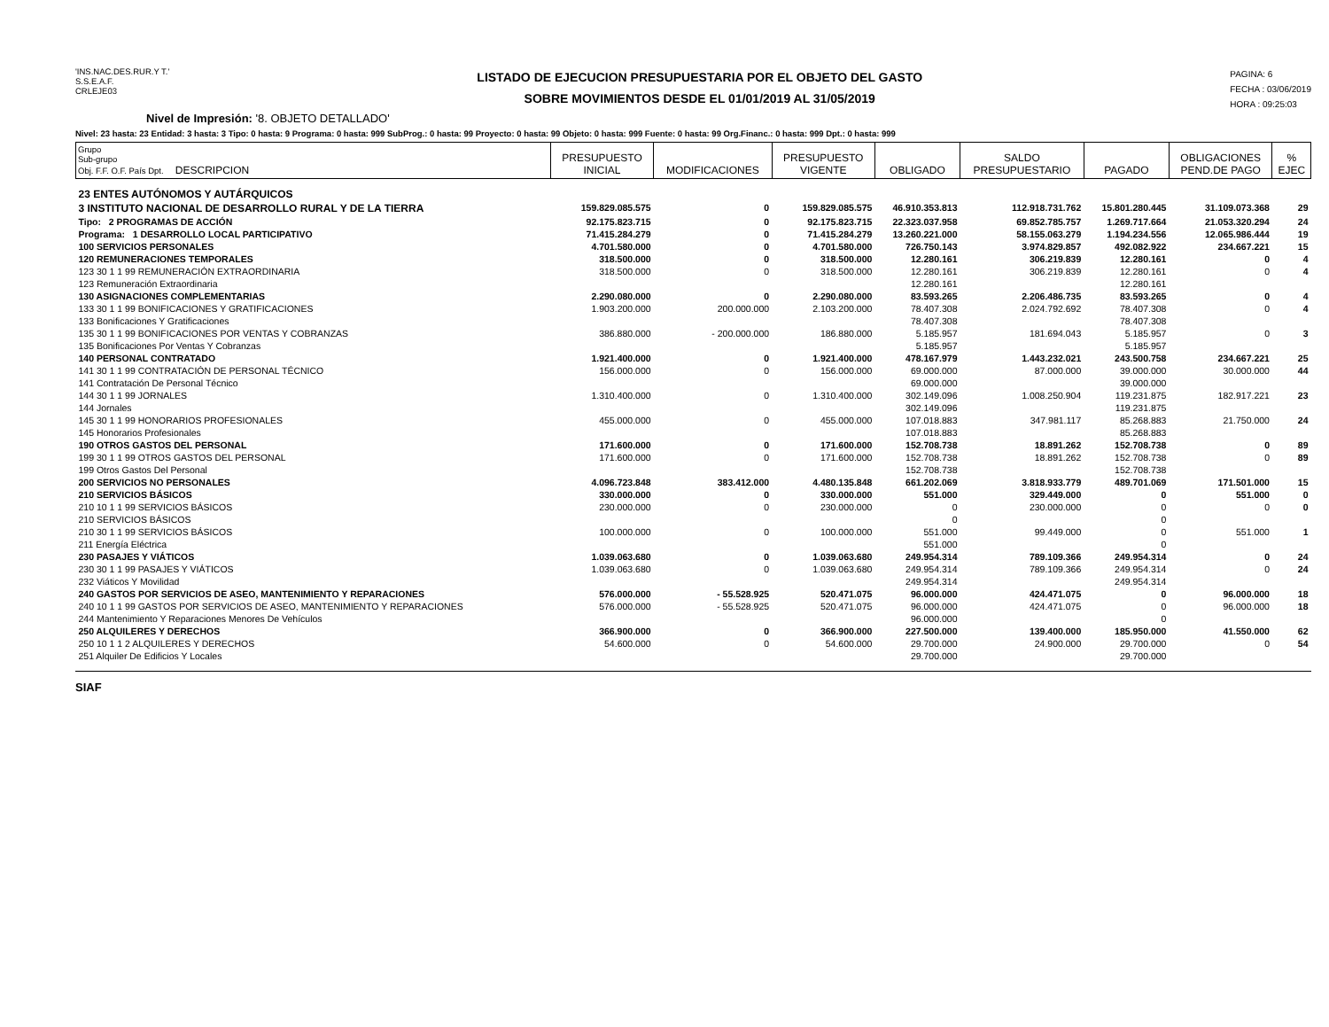'INS.NAC.DES.RUR.Y T.'
S.S.E.A.F.
CRLEJE03
LISTADO DE EJECUCION PRESUPUESTARIA POR EL OBJETO DEL GASTO
SOBRE MOVIMIENTOS DESDE EL 01/01/2019 AL 31/05/2019
PAGINA: 6
FECHA : 03/06/2019
HORA : 09:25:03
Nivel de Impresión: '8. OBJETO DETALLADO'
Nivel: 23 hasta: 23 Entidad: 3 hasta: 3 Tipo: 0 hasta: 9 Programa: 0 hasta: 999 SubProg.: 0 hasta: 99 Proyecto: 0 hasta: 99 Objeto: 0 hasta: 999 Fuente: 0 hasta: 99 Org.Financ.: 0 hasta: 999 Dpt.: 0 hasta: 999
| Grupo Sub-grupo Obj. F.F. O.F. País Dpt. DESCRIPCION | PRESUPUESTO INICIAL | MODIFICACIONES | PRESUPUESTO VIGENTE | OBLIGADO | SALDO PRESUPUESTARIO | PAGADO | OBLIGACIONES PEND.DE PAGO | % EJEC |
| --- | --- | --- | --- | --- | --- | --- | --- | --- |
| 23 ENTES AUTÓNOMOS Y AUTÁRQUICOS | | | | | | | | |
| 3 INSTITUTO NACIONAL DE DESARROLLO RURAL Y DE LA TIERRA | 159.829.085.575 | 0 | 159.829.085.575 | 46.910.353.813 | 112.918.731.762 | 15.801.280.445 | 31.109.073.368 | 29 |
| Tipo: 2 PROGRAMAS DE ACCIÓN | 92.175.823.715 | 0 | 92.175.823.715 | 22.323.037.958 | 69.852.785.757 | 1.269.717.664 | 21.053.320.294 | 24 |
| Programa: 1 DESARROLLO LOCAL PARTICIPATIVO | 71.415.284.279 | 0 | 71.415.284.279 | 13.260.221.000 | 58.155.063.279 | 1.194.234.556 | 12.065.986.444 | 19 |
| 100 SERVICIOS PERSONALES | 4.701.580.000 | 0 | 4.701.580.000 | 726.750.143 | 3.974.829.857 | 492.082.922 | 234.667.221 | 15 |
| 120 REMUNERACIONES TEMPORALES | 318.500.000 | 0 | 318.500.000 | 12.280.161 | 306.219.839 | 12.280.161 | 0 | 4 |
| 123 30 1 1 99 REMUNERACIÓN EXTRAORDINARIA | 318.500.000 | 0 | 318.500.000 | 12.280.161 | 306.219.839 | 12.280.161 | 0 | 4 |
| 123 Remuneración Extraordinaria | | | | 12.280.161 | | 12.280.161 | | |
| 130 ASIGNACIONES COMPLEMENTARIAS | 2.290.080.000 | 0 | 2.290.080.000 | 83.593.265 | 2.206.486.735 | 83.593.265 | 0 | 4 |
| 133 30 1 1 99 BONIFICACIONES Y GRATIFICACIONES | 1.903.200.000 | 200.000.000 | 2.103.200.000 | 78.407.308 | 2.024.792.692 | 78.407.308 | 0 | 4 |
| 133 Bonificaciones Y Gratificaciones | | | | 78.407.308 | | 78.407.308 | | |
| 135 30 1 1 99 BONIFICACIONES POR VENTAS Y COBRANZAS | 386.880.000 | - 200.000.000 | 186.880.000 | 5.185.957 | 181.694.043 | 5.185.957 | 0 | 3 |
| 135 Bonificaciones Por Ventas Y Cobranzas | | | | 5.185.957 | | 5.185.957 | | |
| 140 PERSONAL CONTRATADO | 1.921.400.000 | 0 | 1.921.400.000 | 478.167.979 | 1.443.232.021 | 243.500.758 | 234.667.221 | 25 |
| 141 30 1 1 99 CONTRATACIÓN DE PERSONAL TÉCNICO | 156.000.000 | 0 | 156.000.000 | 69.000.000 | 87.000.000 | 39.000.000 | 30.000.000 | 44 |
| 141 Contratación De Personal Técnico | | | | 69.000.000 | | 39.000.000 | | |
| 144 30 1 1 99 JORNALES | 1.310.400.000 | 0 | 1.310.400.000 | 302.149.096 | 1.008.250.904 | 119.231.875 | 182.917.221 | 23 |
| 144 Jornales | | | | 302.149.096 | | 119.231.875 | | |
| 145 30 1 1 99 HONORARIOS PROFESIONALES | 455.000.000 | 0 | 455.000.000 | 107.018.883 | 347.981.117 | 85.268.883 | 21.750.000 | 24 |
| 145 Honorarios Profesionales | | | | 107.018.883 | | 85.268.883 | | |
| 190 OTROS GASTOS DEL PERSONAL | 171.600.000 | 0 | 171.600.000 | 152.708.738 | 18.891.262 | 152.708.738 | 0 | 89 |
| 199 30 1 1 99 OTROS GASTOS DEL PERSONAL | 171.600.000 | 0 | 171.600.000 | 152.708.738 | 18.891.262 | 152.708.738 | 0 | 89 |
| 199 Otros Gastos Del Personal | | | | 152.708.738 | | 152.708.738 | | |
| 200 SERVICIOS NO PERSONALES | 4.096.723.848 | 383.412.000 | 4.480.135.848 | 661.202.069 | 3.818.933.779 | 489.701.069 | 171.501.000 | 15 |
| 210 SERVICIOS BÁSICOS | 330.000.000 | 0 | 330.000.000 | 551.000 | 329.449.000 | 0 | 551.000 | 0 |
| 210 10 1 1 99 SERVICIOS BÁSICOS | 230.000.000 | 0 | 230.000.000 | 0 | 230.000.000 | 0 | 0 | 0 |
| 210 SERVICIOS BÁSICOS | | | | 0 | | 0 | | |
| 210 30 1 1 99 SERVICIOS BÁSICOS | 100.000.000 | 0 | 100.000.000 | 551.000 | 99.449.000 | 0 | 551.000 | 1 |
| 211 Energía Eléctrica | | | | 551.000 | | 0 | | |
| 230 PASAJES Y VIÁTICOS | 1.039.063.680 | 0 | 1.039.063.680 | 249.954.314 | 789.109.366 | 249.954.314 | 0 | 24 |
| 230 30 1 1 99 PASAJES Y VIÁTICOS | 1.039.063.680 | 0 | 1.039.063.680 | 249.954.314 | 789.109.366 | 249.954.314 | 0 | 24 |
| 232 Viáticos Y Movilidad | | | | 249.954.314 | | 249.954.314 | | |
| 240 GASTOS POR SERVICIOS DE ASEO, MANTENIMIENTO Y REPARACIONES | 576.000.000 | - 55.528.925 | 520.471.075 | 96.000.000 | 424.471.075 | 0 | 96.000.000 | 18 |
| 240 10 1 1 99 GASTOS POR SERVICIOS DE ASEO, MANTENIMIENTO Y REPARACIONES | 576.000.000 | - 55.528.925 | 520.471.075 | 96.000.000 | 424.471.075 | 0 | 96.000.000 | 18 |
| 244 Mantenimiento Y Reparaciones Menores De Vehículos | | | | 96.000.000 | | 0 | | |
| 250 ALQUILERES Y DERECHOS | 366.900.000 | 0 | 366.900.000 | 227.500.000 | 139.400.000 | 185.950.000 | 41.550.000 | 62 |
| 250 10 1 1 2 ALQUILERES Y DERECHOS | 54.600.000 | 0 | 54.600.000 | 29.700.000 | 24.900.000 | 29.700.000 | 0 | 54 |
| 251 Alquiler De Edificios Y Locales | | | | 29.700.000 | | 29.700.000 | | |
SIAF